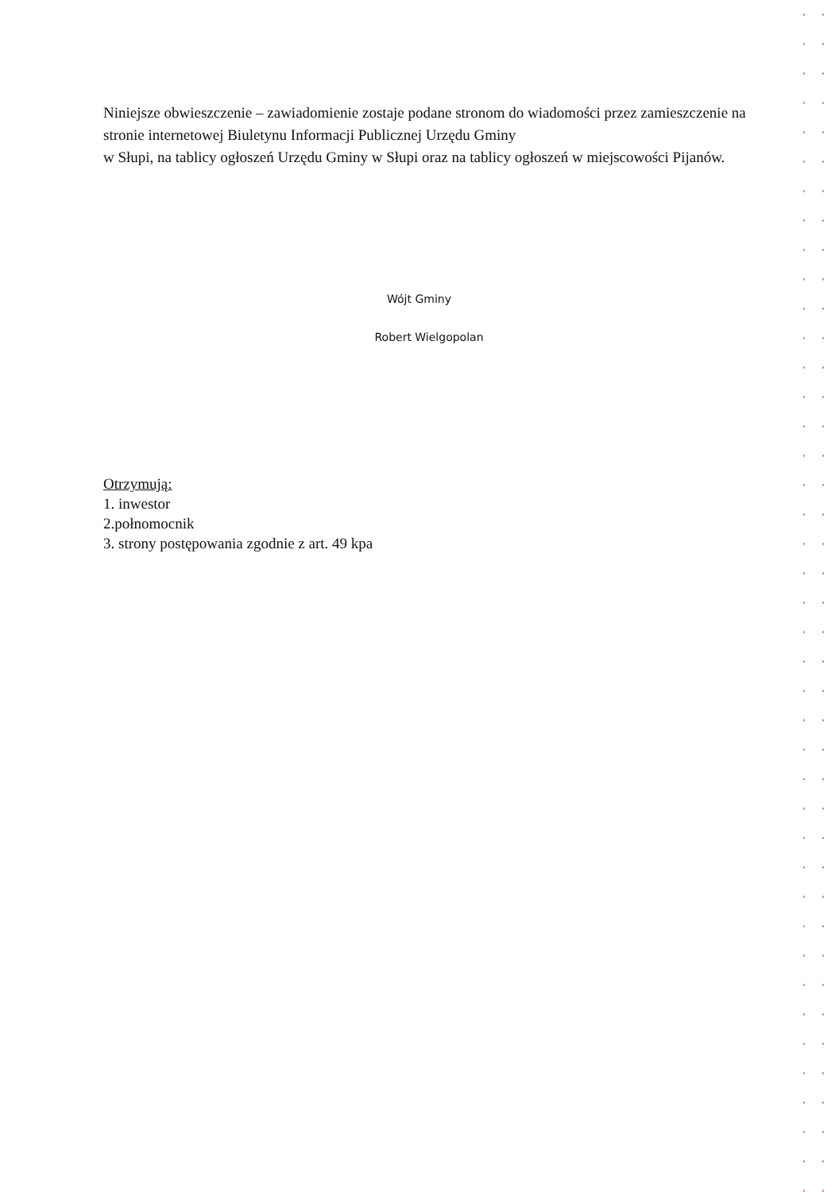Niniejsze obwieszczenie – zawiadomienie zostaje podane stronom do wiadomości przez zamieszczenie na stronie internetowej Biuletynu Informacji Publicznej Urzędu Gminy
w Słupi, na tablicy ogłoszeń Urzędu Gminy w Słupi oraz na tablicy ogłoszeń w miejscowości Pijanów.
Wójt Gminy
Robert Wielgopolan
Otrzymują:
1. inwestor
2.połnomocnik
3. strony postępowania zgodnie z art. 49 kpa